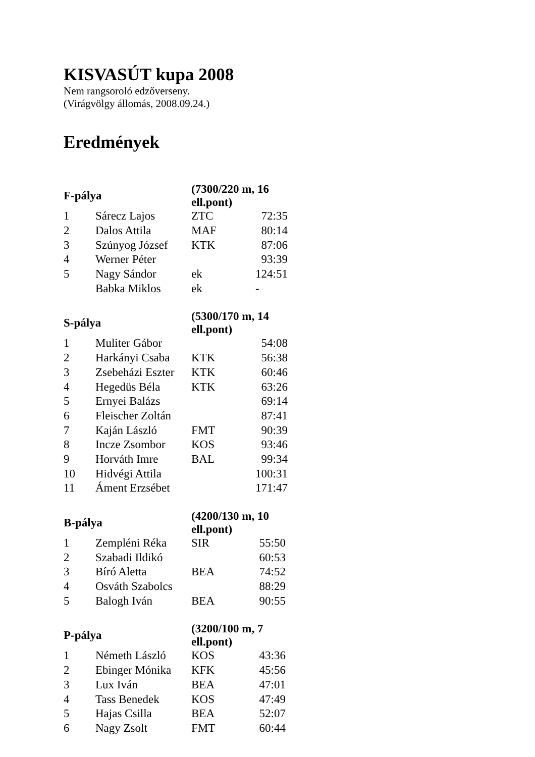KISVASÚT kupa 2008
Nem rangsoroló edzőverseny.
(Virágvölgy állomás, 2008.09.24.)
Eredmények
| F-pálya | | (7300/220 m, 16 ell.pont) | |
| --- | --- | --- | --- |
| 1 | Sárecz Lajos | ZTC | 72:35 |
| 2 | Dalos Attila | MAF | 80:14 |
| 3 | Szúnyog József | KTK | 87:06 |
| 4 | Werner Péter | | 93:39 |
| 5 | Nagy Sándor | ek | 124:51 |
| | Babka Miklos | ek | - |
| S-pálya | | (5300/170 m, 14 ell.pont) | |
| --- | --- | --- | --- |
| 1 | Muliter Gábor | | 54:08 |
| 2 | Harkányi Csaba | KTK | 56:38 |
| 3 | Zsebeházi Eszter | KTK | 60:46 |
| 4 | Hegedüs Béla | KTK | 63:26 |
| 5 | Ernyei Balázs | | 69:14 |
| 6 | Fleischer Zoltán | | 87:41 |
| 7 | Kaján László | FMT | 90:39 |
| 8 | Incze Zsombor | KOS | 93:46 |
| 9 | Horváth Imre | BAL | 99:34 |
| 10 | Hidvégi Attila | | 100:31 |
| 11 | Áment Erzsébet | | 171:47 |
| B-pálya | | (4200/130 m, 10 ell.pont) | |
| --- | --- | --- | --- |
| 1 | Zempléni Réka | SIR | 55:50 |
| 2 | Szabadi Ildikó | | 60:53 |
| 3 | Bíró Aletta | BEA | 74:52 |
| 4 | Osváth Szabolcs | | 88:29 |
| 5 | Balogh Iván | BEA | 90:55 |
| P-pálya | | (3200/100 m, 7 ell.pont) | |
| --- | --- | --- | --- |
| 1 | Németh László | KOS | 43:36 |
| 2 | Ebinger Mónika | KFK | 45:56 |
| 3 | Lux Iván | BEA | 47:01 |
| 4 | Tass Benedek | KOS | 47:49 |
| 5 | Hajas Csilla | BEA | 52:07 |
| 6 | Nagy Zsolt | FMT | 60:44 |